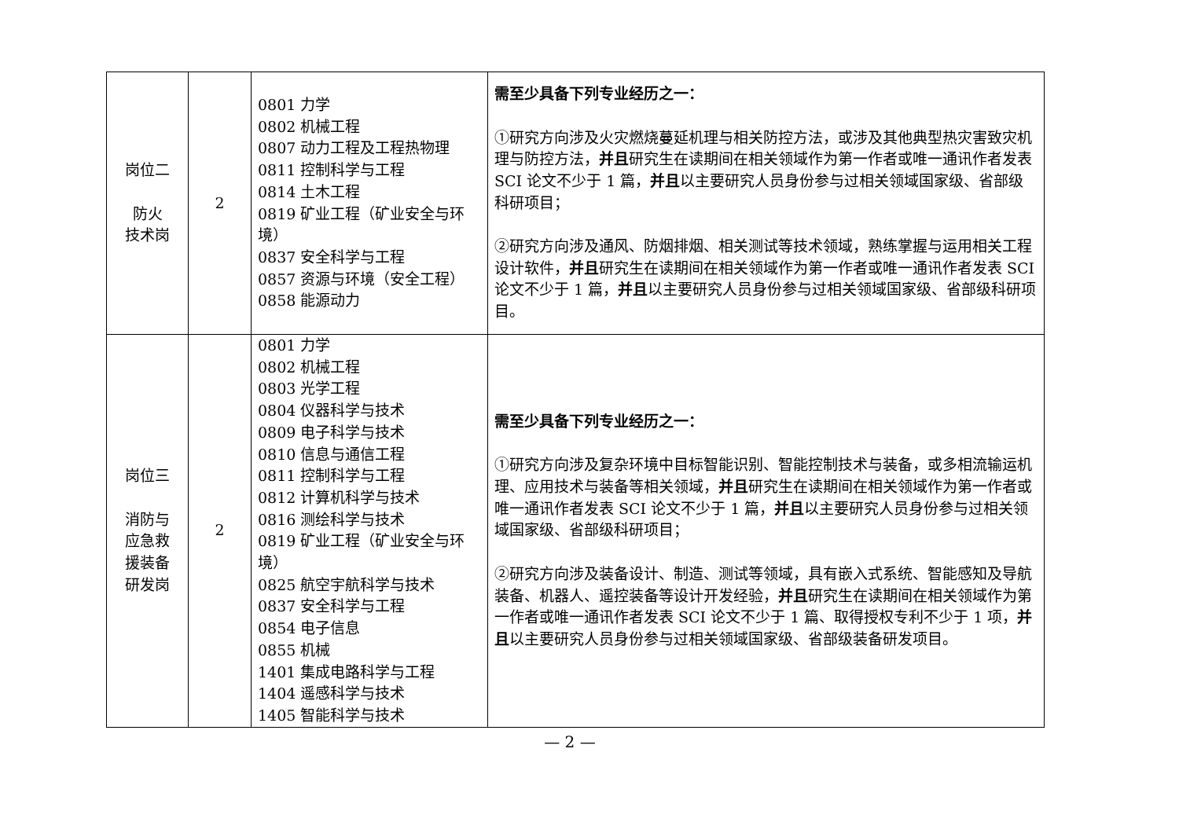| 岗位二 防火 技术岗 | 2 | 0801 力学 0802 机械工程 0807 动力工程及工程热物理 0811 控制科学与工程 0814 土木工程 0819 矿业工程（矿业安全与环境） 0837 安全科学与工程 0857 资源与环境（安全工程） 0858 能源动力 | 需至少具备下列专业经历之一： ①研究方向涉及火灾燃烧蔓延机理与相关防控方法，或涉及其他典型热灾害致灾机理与防控方法， 并且 研究生在读期间在相关领域作为第一作者或唯一通讯作者发表 SCI 论文不少于 1 篇， 并且 以主要研究人员身份参与过相关领域国家级、省部级科研项目； ②研究方向涉及通风、防烟排烟、相关测试等技术领域，熟练掌握与运用相关工程设计软件， 并且 研究生在读期间在相关领域作为第一作者或唯一通讯作者发表 SCI 论文不少于 1 篇， 并且 以主要研究人员身份参与过相关领域国家级、省部级科研项目。 |
| 岗位三 消防与 应急救 援装备 研发岗 | 2 | 0801 力学 0802 机械工程 0803 光学工程 0804 仪器科学与技术 0809 电子科学与技术 0810 信息与通信工程 0811 控制科学与工程 0812 计算机科学与技术 0816 测绘科学与技术 0819 矿业工程（矿业安全与环境） 0825 航空宇航科学与技术 0837 安全科学与工程 0854 电子信息 0855 机械 1401 集成电路科学与工程 1404 遥感科学与技术 1405 智能科学与技术 | 需至少具备下列专业经历之一： ①研究方向涉及复杂环境中目标智能识别、智能控制技术与装备，或多相流输运机理、应用技术与装备等相关领域， 并且 研究生在读期间在相关领域作为第一作者或唯一通讯作者发表 SCI 论文不少于 1 篇， 并且 以主要研究人员身份参与过相关领域国家级、省部级科研项目； ②研究方向涉及装备设计、制造、测试等领域，具有嵌入式系统、智能感知及导航装备、机器人、遥控装备等设计开发经验， 并且 研究生在读期间在相关领域作为第一作者或唯一通讯作者发表 SCI 论文不少于 1 篇、取得授权专利不少于 1 项， 并且 以主要研究人员身份参与过相关领域国家级、省部级装备研发项目。 |
— 2 —